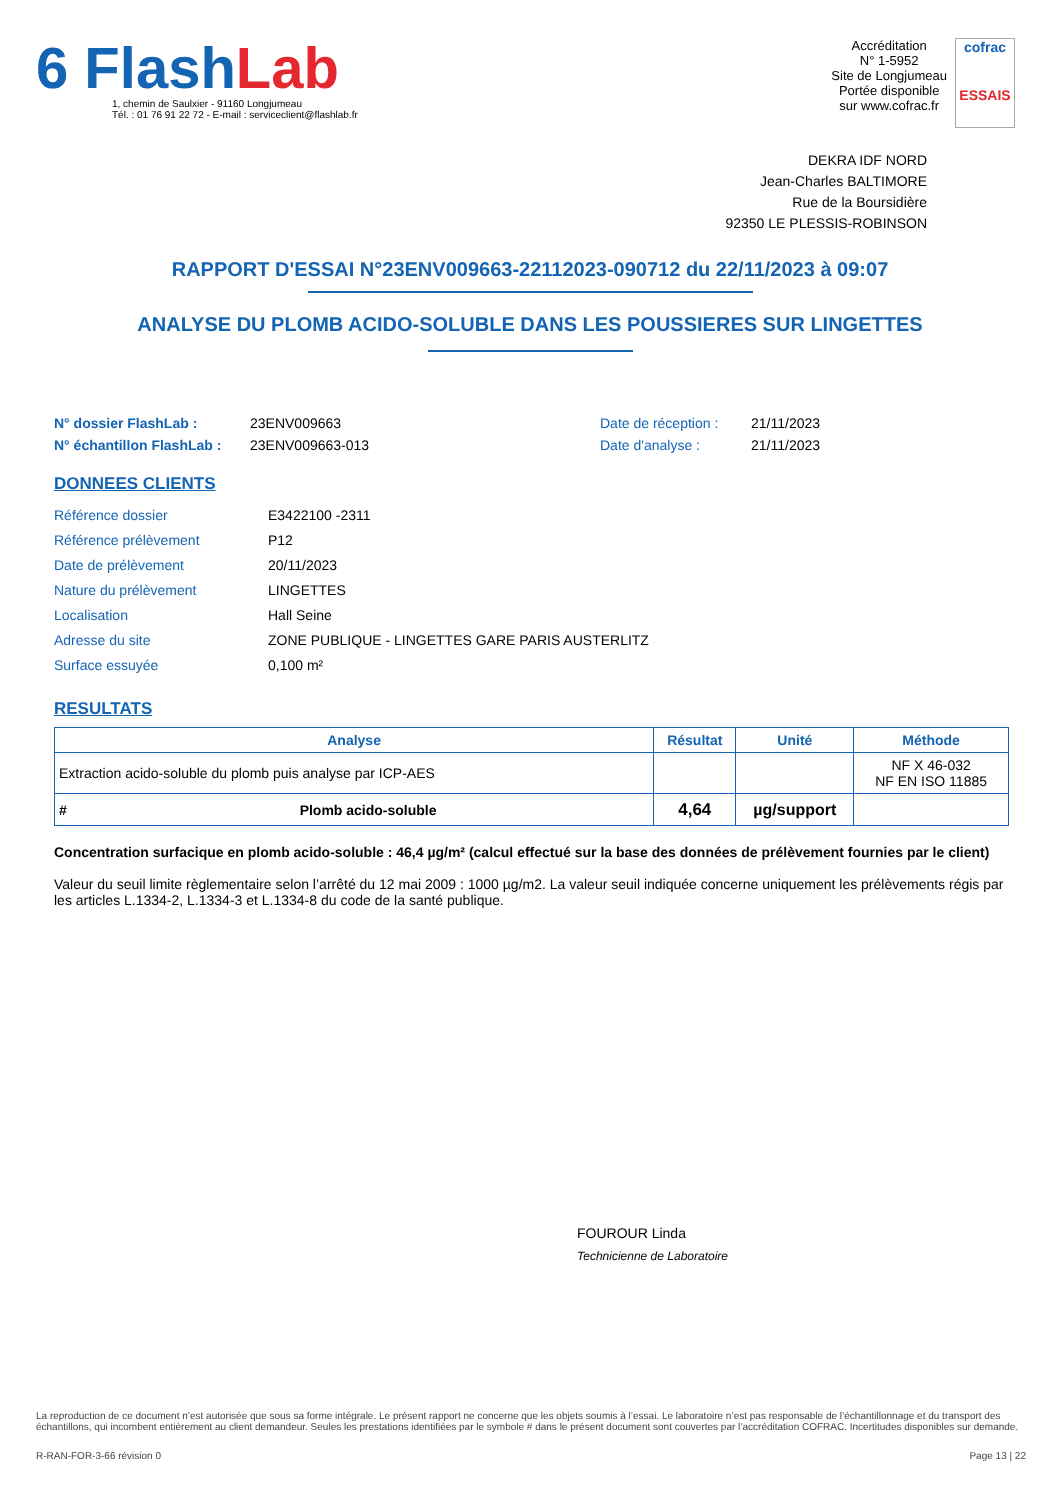6 FlashLab
1, chemin de Saulxier - 91160 Longjumeau
Tél. : 01 76 91 22 72 - E-mail : serviceclient@flashlab.fr
Accréditation
N° 1-5952
Site de Longjumeau
Portée disponible
sur www.cofrac.fr
cofrac
ESSAIS
DEKRA IDF NORD
Jean-Charles BALTIMORE
Rue de la Boursidière
92350 LE PLESSIS-ROBINSON
RAPPORT D'ESSAI N°23ENV009663-22112023-090712 du 22/11/2023 à 09:07
ANALYSE DU PLOMB ACIDO-SOLUBLE DANS LES POUSSIERES SUR LINGETTES
N° dossier FlashLab :
N° échantillon FlashLab :
23ENV009663
23ENV009663-013
Date de réception :
Date d'analyse :
21/11/2023
21/11/2023
DONNEES CLIENTS
| Référence dossier | E3422100 -2311 |
| Référence prélèvement | P12 |
| Date de prélèvement | 20/11/2023 |
| Nature du prélèvement | LINGETTES |
| Localisation | Hall Seine |
| Adresse du site | ZONE PUBLIQUE - LINGETTES GARE PARIS AUSTERLITZ |
| Surface essuyée | 0,100 m² |
RESULTATS
| Analyse | | Résultat | Unité | Méthode |
| --- | --- | --- | --- | --- |
| Extraction acido-soluble du plomb puis analyse par ICP-AES | | | | NF X 46-032 NF EN ISO 11885 |
| # | Plomb acido-soluble | 4,64 | µg/support | |
Concentration surfacique en plomb acido-soluble : 46,4 µg/m² (calcul effectué sur la base des données de prélèvement fournies par le client)
Valeur du seuil limite règlementaire selon l’arrêté du 12 mai 2009 : 1000 µg/m2. La valeur seuil indiquée concerne uniquement les prélèvements régis par les articles L.1334-2, L.1334-3 et L.1334-8 du code de la santé publique.
FOUROUR Linda
Technicienne de Laboratoire
La reproduction de ce document n’est autorisée que sous sa forme intégrale. Le présent rapport ne concerne que les objets soumis à l’essai. Le laboratoire n’est pas responsable de l’échantillonnage et du transport des échantillons, qui incombent entièrement au client demandeur. Seules les prestations identifiées par le symbole # dans le présent document sont couvertes par l’accréditation COFRAC. Incertitudes disponibles sur demande.
R-RAN-FOR-3-66 révision 0 Page 13 | 22